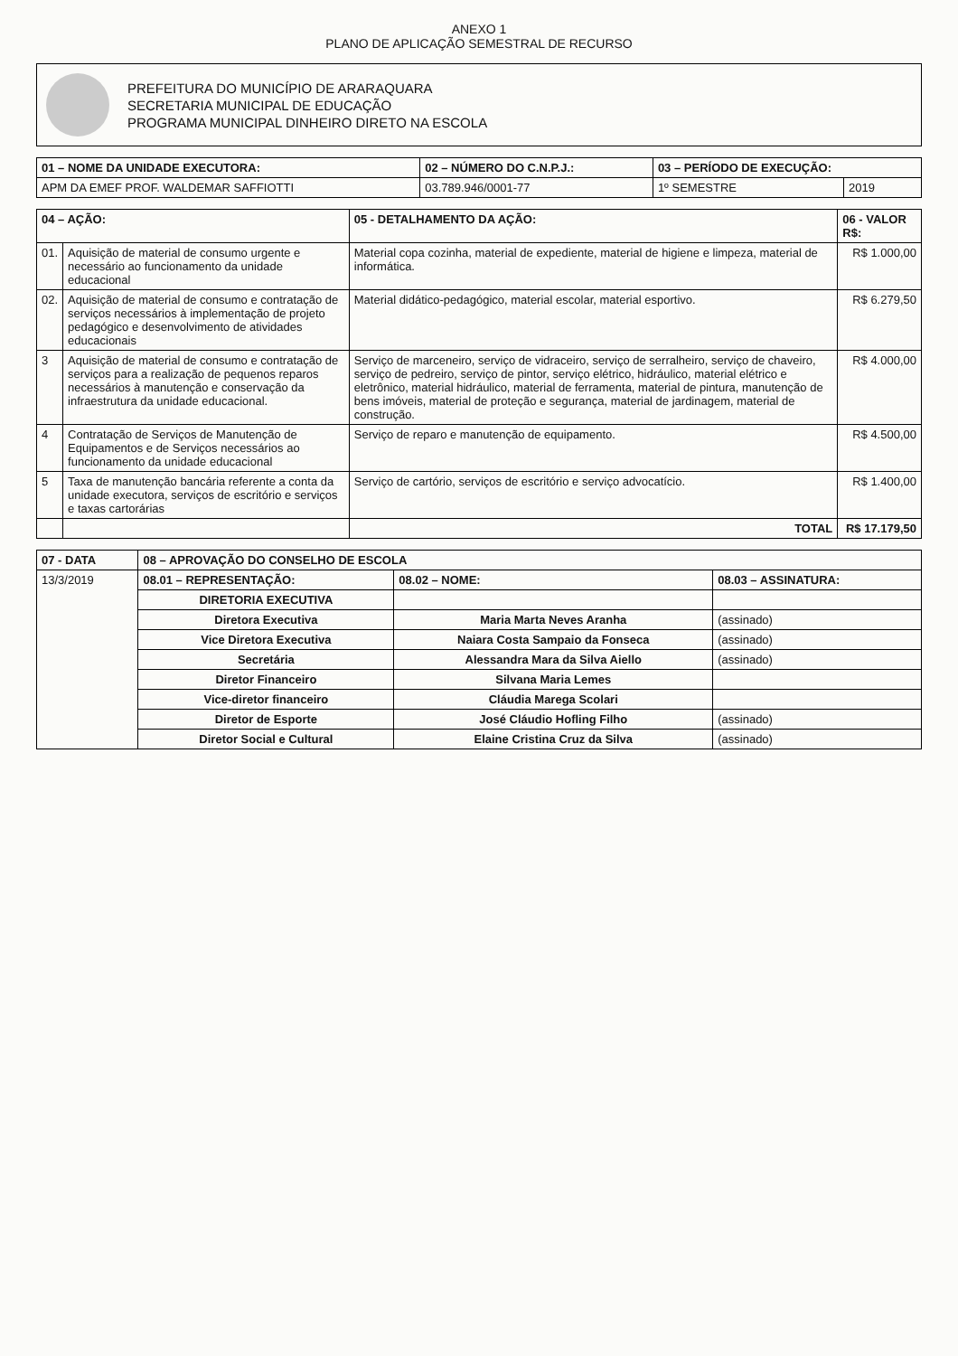ANEXO 1
PLANO DE APLICAÇÃO SEMESTRAL DE RECURSO
PREFEITURA DO MUNICÍPIO DE ARARAQUARA
SECRETARIA MUNICIPAL DE EDUCAÇÃO
PROGRAMA MUNICIPAL DINHEIRO DIRETO NA ESCOLA
| 01 – NOME DA UNIDADE EXECUTORA: | 02 – NÚMERO DO C.N.P.J.: | 03 – PERÍODO DE EXECUÇÃO: | |
| --- | --- | --- | --- |
| APM DA EMEF PROF. WALDEMAR SAFFIOTTI | 03.789.946/0001-77 | 1º SEMESTRE | 2019 |
| 04 – AÇÃO: | | 05 - DETALHAMENTO DA AÇÃO: | 06 - VALOR R$: |
| --- | --- | --- | --- |
| 01. | Aquisição de material de consumo urgente e necessário ao funcionamento da unidade educacional | Material copa cozinha, material de expediente, material de higiene e limpeza, material de informática. | R$ 1.000,00 |
| 02. | Aquisição de material de consumo e contratação de serviços necessários à implementação de projeto pedagógico e desenvolvimento de atividades educacionais | Material didático-pedagógico, material escolar, material esportivo. | R$ 6.279,50 |
| 3 | Aquisição de material de consumo e contratação de serviços para a realização de pequenos reparos necessários à manutenção e conservação da infraestrutura da unidade educacional. | Serviço de marceneiro, serviço de vidraceiro, serviço de serralheiro, serviço de chaveiro, serviço de pedreiro, serviço de pintor, serviço elétrico, hidráulico, material elétrico e eletrônico, material hidráulico, material de ferramenta, material de pintura, manutenção de bens imóveis, material de proteção e segurança, material de jardinagem, material de construção. | R$ 4.000,00 |
| 4 | Contratação de Serviços de Manutenção de Equipamentos e de Serviços necessários ao funcionamento da unidade educacional | Serviço de reparo e manutenção de equipamento. | R$ 4.500,00 |
| 5 | Taxa de manutenção bancária referente a conta da unidade executora, serviços de escritório e serviços e taxas cartorárias | Serviço de cartório, serviços de escritório e serviço advocatício. | R$ 1.400,00 |
| | | TOTAL | R$ 17.179,50 |
| 07 - DATA | 08 – APROVAÇÃO DO CONSELHO DE ESCOLA | | |
| --- | --- | --- | --- |
| 13/3/2019 | 08.01 – REPRESENTAÇÃO: | 08.02 – NOME: | 08.03 – ASSINATURA: |
| | DIRETORIA EXECUTIVA | | |
| | Diretora Executiva | Maria Marta Neves Aranha | (assinado) |
| | Vice Diretora Executiva | Naiara Costa Sampaio da Fonseca | (assinado) |
| | Secretária | Alessandra Mara da Silva Aiello | (assinado) |
| | Diretor Financeiro | Silvana Maria Lemes | |
| | Vice-diretor financeiro | Cláudia Marega Scolari | |
| | Diretor de Esporte | José Cláudio Hofling Filho | (assinado) |
| | Diretor Social e Cultural | Elaine Cristina Cruz da Silva | (assinado) |